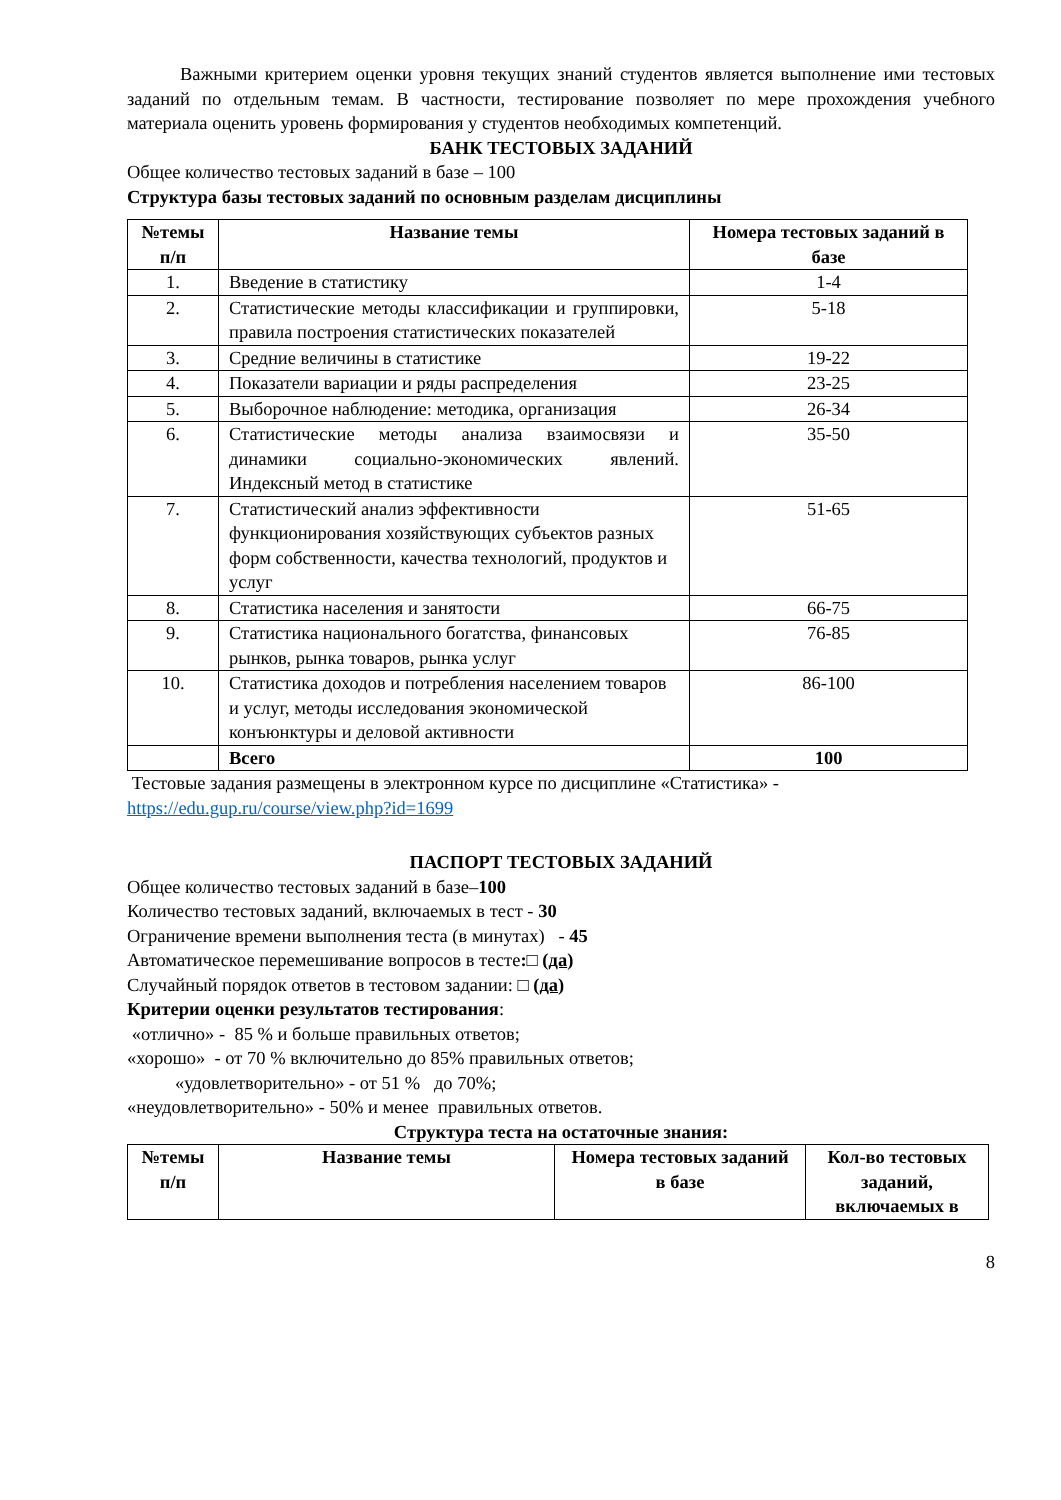Важными критерием оценки уровня текущих знаний студентов является выполнение ими тестовых заданий по отдельным темам. В частности, тестирование позволяет по мере прохождения учебного материала оценить уровень формирования у студентов необходимых компетенций.
БАНК ТЕСТОВЫХ ЗАДАНИЙ
Общее количество тестовых заданий в базе – 100
Структура базы тестовых заданий по основным разделам дисциплины
| №темы п/п | Название темы | Номера тестовых заданий в базе |
| --- | --- | --- |
| 1. | Введение в статистику | 1-4 |
| 2. | Статистические методы классификации и группировки, правила построения статистических показателей | 5-18 |
| 3. | Средние величины в статистике | 19-22 |
| 4. | Показатели вариации и ряды распределения | 23-25 |
| 5. | Выборочное наблюдение: методика, организация | 26-34 |
| 6. | Статистические методы анализа взаимосвязи и динамики социально-экономических явлений. Индексный метод в статистике | 35-50 |
| 7. | Статистический анализ эффективности функционирования хозяйствующих субъектов разных форм собственности, качества технологий, продуктов и услуг | 51-65 |
| 8. | Статистика населения и занятости | 66-75 |
| 9. | Статистика национального богатства, финансовых рынков, рынка товаров, рынка услуг | 76-85 |
| 10. | Статистика доходов и потребления населением товаров и услуг, методы исследования экономической конъюнктуры и деловой активности | 86-100 |
| | Всего | 100 |
Тестовые задания размещены в электронном курсе по дисциплине «Статистика» - https://edu.gup.ru/course/view.php?id=1699
ПАСПОРТ ТЕСТОВЫХ ЗАДАНИЙ
Общее количество тестовых заданий в базе–100
Количество тестовых заданий, включаемых в тест - 30
Ограничение времени выполнения теста (в минутах) - 45
Автоматическое перемешивание вопросов в тесте:□ (да)
Случайный порядок ответов в тестовом задании: □ (да)
Критерии оценки результатов тестирования:
«отлично» - 85 % и больше правильных ответов;
«хорошо» - от 70 % включительно до 85% правильных ответов;
«удовлетворительно» - от 51 % до 70%;
«неудовлетворительно» - 50% и менее правильных ответов.
Структура теста на остаточные знания:
| №темы п/п | Название темы | Номера тестовых заданий в базе | Кол-во тестовых заданий, включаемых в |
| --- | --- | --- | --- |
8